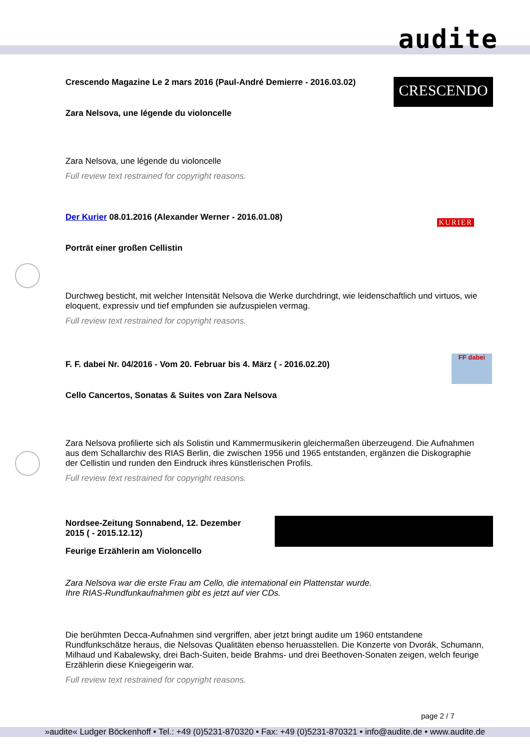audite
CRESCENDO
Crescendo Magazine Le 2 mars 2016 (Paul-André Demierre - 2016.03.02)
Zara Nelsova, une légende du violoncelle
Zara Nelsova, une légende du violoncelle
Full review text restrained for copyright reasons.
KURIER
Der Kurier 08.01.2016 (Alexander Werner - 2016.01.08)
Porträt einer großen Cellistin
Durchweg besticht, mit welcher Intensität Nelsova die Werke durchdringt, wie leidenschaftlich und virtuos, wie eloquent, expressiv und tief empfunden sie aufzuspielen vermag.
Full review text restrained for copyright reasons.
FF dabei
F. F. dabei Nr. 04/2016 - Vom 20. Februar bis 4. März ( - 2016.02.20)
Cello Cancertos, Sonatas & Suites von Zara Nelsova
Zara Nelsova profilierte sich als Solistin und Kammermusikerin gleichermaßen überzeugend. Die Aufnahmen aus dem Schallarchiv des RIAS Berlin, die zwischen 1956 und 1965 entstanden, ergänzen die Diskographie der Cellistin und runden den Eindruck ihres künstlerischen Profils.
Full review text restrained for copyright reasons.
Nordsee-Zeitung Sonnabend, 12. Dezember 2015 ( - 2015.12.12)
Feurige Erzählerin am Violoncello
Zara Nelsova war die erste Frau am Cello, die international ein Plattenstar wurde.
Ihre RIAS-Rundfunkaufnahmen gibt es jetzt auf vier CDs.
Die berühmten Decca-Aufnahmen sind vergriffen, aber jetzt bringt audite um 1960 entstandene Rundfunkschätze heraus, die Nelsovas Qualitäten ebenso heruasstellen. Die Konzerte von Dvorák, Schumann, Milhaud und Kabalewsky, drei Bach-Suiten, beide Brahms- und drei Beethoven-Sonaten zeigen, welch feurige Erzählerin diese Kniegeigerin war.
Full review text restrained for copyright reasons.
page 2 / 7
»audite« Ludger Böckenhoff • Tel.: +49 (0)5231-870320 • Fax: +49 (0)5231-870321 • info@audite.de • www.audite.de